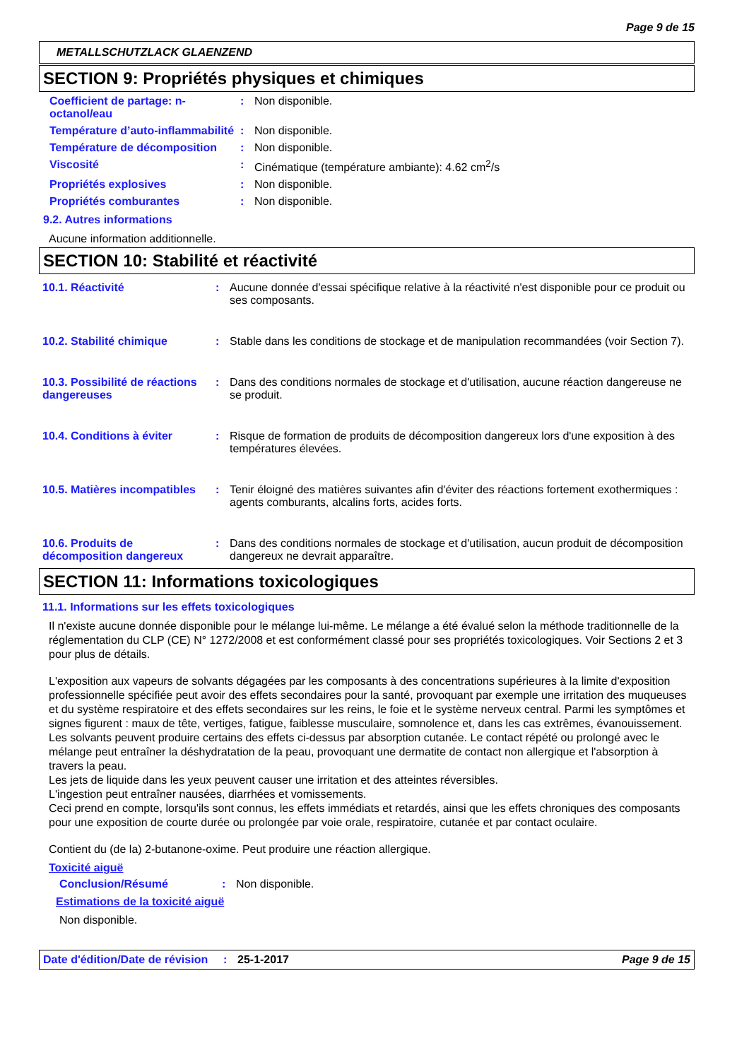Page 9 de 15
METALLSCHUTZLACK GLAENZEND
SECTION 9: Propriétés physiques et chimiques
Coefficient de partage: n-octanol/eau
: Non disponible.
Température d’auto-inflammabilité
: Non disponible.
Température de décomposition : Non disponible.
Viscosité : Cinématique (température ambiante): 4.62 cm<sup>2</sup>/s
Propriétés explosives : Non disponible.
Propriétés comburantes : Non disponible.
9.2. Autres informations
Aucune information additionnelle.
SECTION 10: Stabilité et réactivité
10.1. Réactivité : Aucune donnée d'essai spécifique relative à la réactivité n'est disponible pour ce produit ou ses composants.
10.2. Stabilité chimique : Stable dans les conditions de stockage et de manipulation recommandées (voir Section 7).
10.3. Possibilité de réactions dangereuses
: Dans des conditions normales de stockage et d'utilisation, aucune réaction dangereuse ne se produit.
10.4. Conditions à éviter : Risque de formation de produits de décomposition dangereux lors d'une exposition à des températures élevées.
10.5. Matières incompatibles
: Tenir éloigné des matières suivantes afin d'éviter des réactions fortement exothermiques : agents comburants, alcalins forts, acides forts.
10.6. Produits de décomposition dangereux
: Dans des conditions normales de stockage et d'utilisation, aucun produit de décomposition dangereux ne devrait apparaître.
SECTION 11: Informations toxicologiques
11.1. Informations sur les effets toxicologiques
Il n'existe aucune donnée disponible pour le mélange lui-même. Le mélange a été évalué selon la méthode traditionnelle de la réglementation du CLP (CE) N° 1272/2008 et est conformément classé pour ses propriétés toxicologiques. Voir Sections 2 et 3 pour plus de détails.
L'exposition aux vapeurs de solvants dégagées par les composants à des concentrations supérieures à la limite d'exposition professionnelle spécifiée peut avoir des effets secondaires pour la santé, provoquant par exemple une irritation des muqueuses et du système respiratoire et des effets secondaires sur les reins, le foie et le système nerveux central. Parmi les symptômes et signes figurent : maux de tête, vertiges, fatigue, faiblesse musculaire, somnolence et, dans les cas extrêmes, évanouissement.
Les solvants peuvent produire certains des effets ci-dessus par absorption cutanée. Le contact répété ou prolongé avec le mélange peut entraîner la déshydratation de la peau, provoquant une dermatite de contact non allergique et l'absorption à travers la peau.
Les jets de liquide dans les yeux peuvent causer une irritation et des atteintes réversibles.
L'ingestion peut entraîner nausées, diarrhées et vomissements.
Ceci prend en compte, lorsqu'ils sont connus, les effets immédiats et retardés, ainsi que les effets chroniques des composants pour une exposition de courte durée ou prolongée par voie orale, respiratoire, cutanée et par contact oculaire.
Contient du (de la) 2-butanone-oxime. Peut produire une réaction allergique.
Toxicité aiguë
Conclusion/Résumé : Non disponible.
Estimations de la toxicité aiguë
Non disponible.
Date d'édition/Date de révision
: 25-1-2017 Page 9 de 15